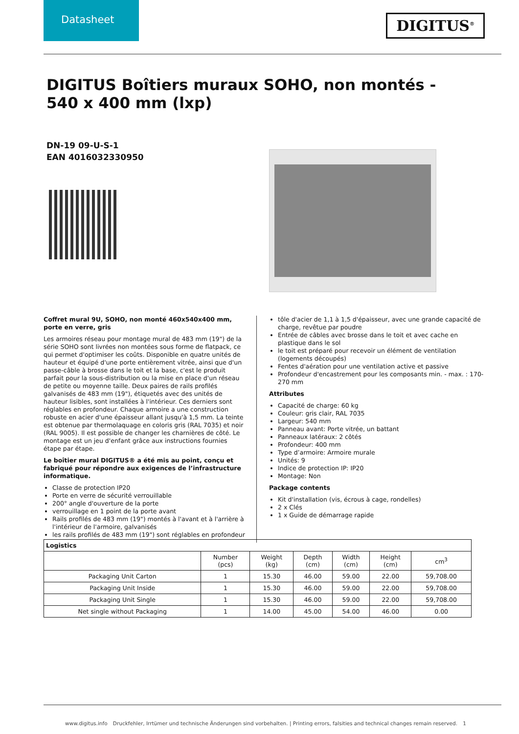Datasheet
DIGITUS<sup>®</sup>
DIGITUS Boîtiers muraux SOHO, non montés - 540 x 400 mm (lxp)
DN-19 09-U-S-1
EAN 4016032330950
Coffret mural 9U, SOHO, non monté 460x540x400 mm, porte en verre, gris
Les armoires réseau pour montage mural de 483 mm (19") de la série SOHO sont livrées non montées sous forme de flatpack, ce qui permet d'optimiser les coûts. Disponible en quatre unités de hauteur et équipé d'une porte entièrement vitrée, ainsi que d'un passe-câble à brosse dans le toit et la base, c'est le produit parfait pour la sous-distribution ou la mise en place d'un réseau de petite ou moyenne taille. Deux paires de rails profilés galvanisés de 483 mm (19"), étiquetés avec des unités de hauteur lisibles, sont installées à l'intérieur. Ces derniers sont réglables en profondeur. Chaque armoire a une construction robuste en acier d'une épaisseur allant jusqu'à 1,5 mm. La teinte est obtenue par thermolaquage en coloris gris (RAL 7035) et noir (RAL 9005). Il est possible de changer les charnières de côté. Le montage est un jeu d'enfant grâce aux instructions fournies étape par étape.
Le boîtier mural DIGITUS® a été mis au point, conçu et fabriqué pour répondre aux exigences de l’infrastructure informatique.
Classe de protection IP20
Porte en verre de sécurité verrouillable
200° angle d'ouverture de la porte
verrouillage en 1 point de la porte avant
Rails profilés de 483 mm (19") montés à l'avant et à l'arrière à l'intérieur de l'armoire, galvanisés
les rails profilés de 483 mm (19") sont réglables en profondeur
tôle d'acier de 1,1 à 1,5 d'épaisseur, avec une grande capacité de charge, revêtue par poudre
Entrée de câbles avec brosse dans le toit et avec cache en plastique dans le sol
le toit est préparé pour recevoir un élément de ventilation (logements découpés)
Fentes d'aération pour une ventilation active et passive
Profondeur d'encastrement pour les composants min. - max. : 170-270 mm
Attributes
Capacité de charge: 60 kg
Couleur: gris clair, RAL 7035
Largeur: 540 mm
Panneau avant: Porte vitrée, un battant
Panneaux latéraux: 2 côtés
Profondeur: 400 mm
Type d’armoire: Armoire murale
Unités: 9
Indice de protection IP: IP20
Montage: Non
Package contents
Kit d'installation (vis, écrous à cage, rondelles)
2 x Clés
1 x Guide de démarrage rapide
| Logistics | | | | | | |
| --- | --- | --- | --- | --- | --- | --- |
| | Number (pcs) | Weight (kg) | Depth (cm) | Width (cm) | Height (cm) | cm<sup>3</sup> |
| Packaging Unit Carton | 1 | 15.30 | 46.00 | 59.00 | 22.00 | 59,708.00 |
| Packaging Unit Inside | 1 | 15.30 | 46.00 | 59.00 | 22.00 | 59,708.00 |
| Packaging Unit Single | 1 | 15.30 | 46.00 | 59.00 | 22.00 | 59,708.00 |
| Net single without Packaging | 1 | 14.00 | 45.00 | 54.00 | 46.00 | 0.00 |
www.digitus.info Druckfehler, Irrtümer und technische Änderungen sind vorbehalten. | Printing errors, falsities and technical changes remain reserved. 1